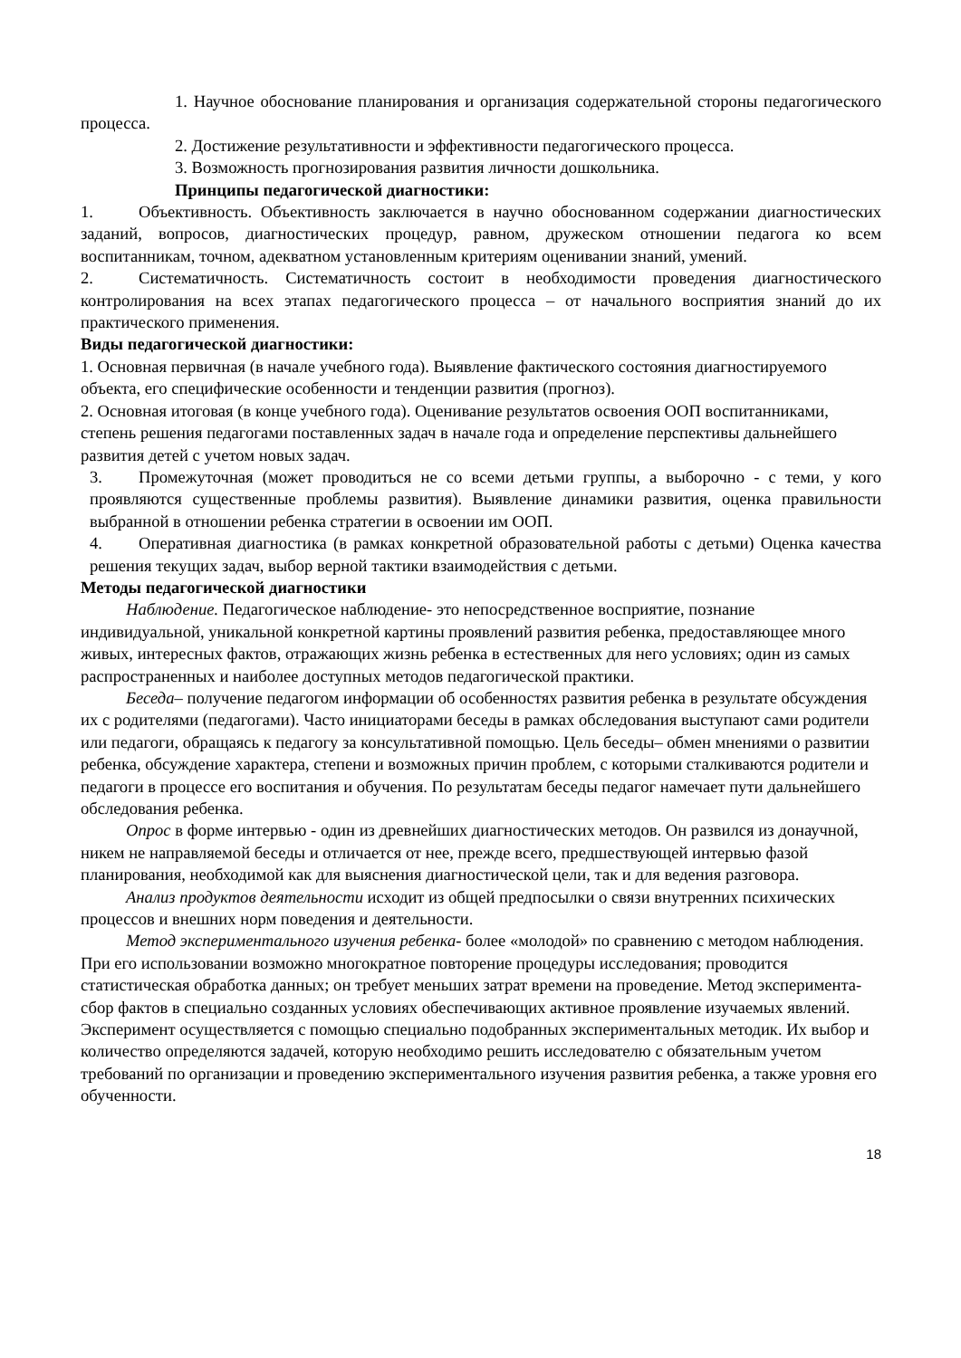1. Научное обоснование планирования и организация содержательной стороны педагогического процесса.
2. Достижение результативности и эффективности педагогического процесса.
3. Возможность прогнозирования развития личности дошкольника.
Принципы педагогической диагностики:
1. Объективность. Объективность заключается в научно обоснованном содержании диагностических заданий, вопросов, диагностических процедур, равном, дружеском отношении педагога ко всем воспитанникам, точном, адекватном установленным критериям оценивании знаний, умений.
2. Систематичность. Систематичность состоит в необходимости проведения диагностического контролирования на всех этапах педагогического процесса – от начального восприятия знаний до их практического применения.
Виды педагогической диагностики:
1. Основная первичная (в начале учебного года). Выявление фактического состояния диагностируемого объекта, его специфические особенности и тенденции развития (прогноз).
2. Основная итоговая (в конце учебного года). Оценивание результатов освоения ООП воспитанниками, степень решения педагогами поставленных задач в начале года и определение перспективы дальнейшего развития детей с учетом новых задач.
3. Промежуточная (может проводиться не со всеми детьми группы, а выборочно - с теми, у кого проявляются существенные проблемы развития). Выявление динамики развития, оценка правильности выбранной в отношении ребенка стратегии в освоении им ООП.
4. Оперативная диагностика (в рамках конкретной образовательной работы с детьми) Оценка качества решения текущих задач, выбор верной тактики взаимодействия с детьми.
Методы педагогической диагностики
Наблюдение. Педагогическое наблюдение- это непосредственное восприятие, познание индивидуальной, уникальной конкретной картины проявлений развития ребенка, предоставляющее много живых, интересных фактов, отражающих жизнь ребенка в естественных для него условиях; один из самых распространенных и наиболее доступных методов педагогической практики.
Беседа– получение педагогом информации об особенностях развития ребенка в результате обсуждения их с родителями (педагогами). Часто инициаторами беседы в рамках обследования выступают сами родители или педагоги, обращаясь к педагогу за консультативной помощью. Цель беседы– обмен мнениями о развитии ребенка, обсуждение характера, степени и возможных причин проблем, с которыми сталкиваются родители и педагоги в процессе его воспитания и обучения. По результатам беседы педагог намечает пути дальнейшего обследования ребенка.
Опрос в форме интервью - один из древнейших диагностических методов. Он развился из донаучной, никем не направляемой беседы и отличается от нее, прежде всего, предшествующей интервью фазой планирования, необходимой как для выяснения диагностической цели, так и для ведения разговора.
Анализ продуктов деятельности исходит из общей предпосылки о связи внутренних психических процессов и внешних норм поведения и деятельности.
Метод экспериментального изучения ребенка- более «молодой» по сравнению с методом наблюдения. При его использовании возможно многократное повторение процедуры исследования; проводится статистическая обработка данных; он требует меньших затрат времени на проведение. Метод эксперимента- сбор фактов в специально созданных условиях обеспечивающих активное проявление изучаемых явлений. Эксперимент осуществляется с помощью специально подобранных экспериментальных методик. Их выбор и количество определяются задачей, которую необходимо решить исследователю с обязательным учетом требований по организации и проведению экспериментального изучения развития ребенка, а также уровня его обученности.
18